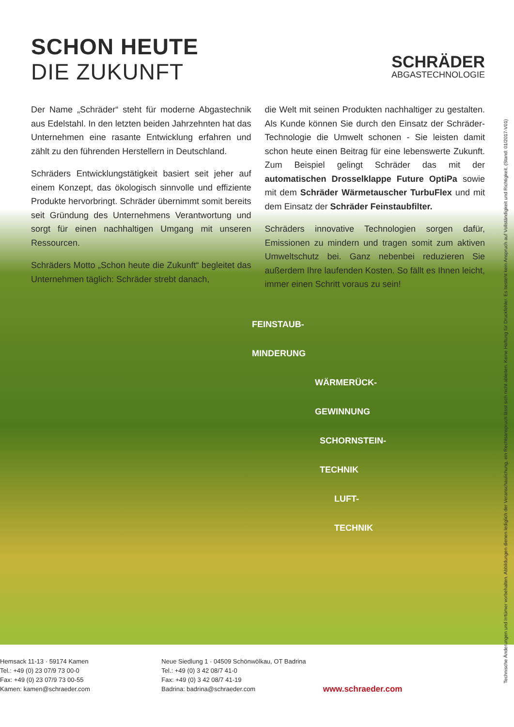SCHON HEUTE
DIE ZUKUNFT
SCHRÄDER
ABGASTECHNOLOGIE
Der Name „Schräder“ steht für moderne Abgastechnik aus Edelstahl. In den letzten beiden Jahrzehnten hat das Unternehmen eine rasante Entwicklung erfahren und zählt zu den führenden Herstellern in Deutschland.
Schräders Entwicklungstätigkeit basiert seit jeher auf einem Konzept, das ökologisch sinnvolle und effiziente Produkte hervorbringt. Schräder übernimmt somit bereits seit Gründung des Unternehmens Verantwortung und sorgt für einen nachhaltigen Umgang mit unseren Ressourcen.
Schräders Motto „Schon heute die Zukunft“ begleitet das Unternehmen täglich: Schräder strebt danach,
die Welt mit seinen Produkten nachhaltiger zu gestalten. Als Kunde können Sie durch den Einsatz der Schräder-Technologie die Umwelt schonen - Sie leisten damit schon heute einen Beitrag für eine lebenswerte Zukunft. Zum Beispiel gelingt Schräder das mit der automatischen Drosselklappe Future OptiPa sowie mit dem Schräder Wärmetauscher TurbuFlex und mit dem Einsatz der Schräder Feinstaubfilter.
Schräders innovative Technologien sorgen dafür, Emissionen zu mindern und tragen somit zum aktiven Umweltschutz bei. Ganz nebenbei reduzieren Sie außerdem Ihre laufenden Kosten. So fällt es Ihnen leicht, immer einen Schritt voraus zu sein!
FEINSTAUB-
MINDERUNG
WÄRMERÜCK-
GEWINNUNG
SCHORNSTEIN-
TECHNIK
LUFT-
TECHNIK
Hemsack 11-13 · 59174 Kamen
Tel.: +49 (0) 23 07/9 73 00-0
Fax: +49 (0) 23 07/9 73 00-55
Kamen: kamen@schraeder.com
Neue Siedlung 1 · 04509 Schönwölkau, OT Badrina
Tel.: +49 (0) 3 42 08/7 41-0
Fax: +49 (0) 3 42 08/7 41-19
Badrina: badrina@schraeder.com
www.schraeder.com
Technische Änderungen und Irrtümer vorbehalten. Abbildungen dienen lediglich der Veranschaulichung, ein Rechtsanspruch lässt sich nicht ableiten. Keine Haftung für Druckfehler. Es besteht kein Anspruch auf Vollständigkeit und Richtigkeit. (Stand: 01/2017-V01)